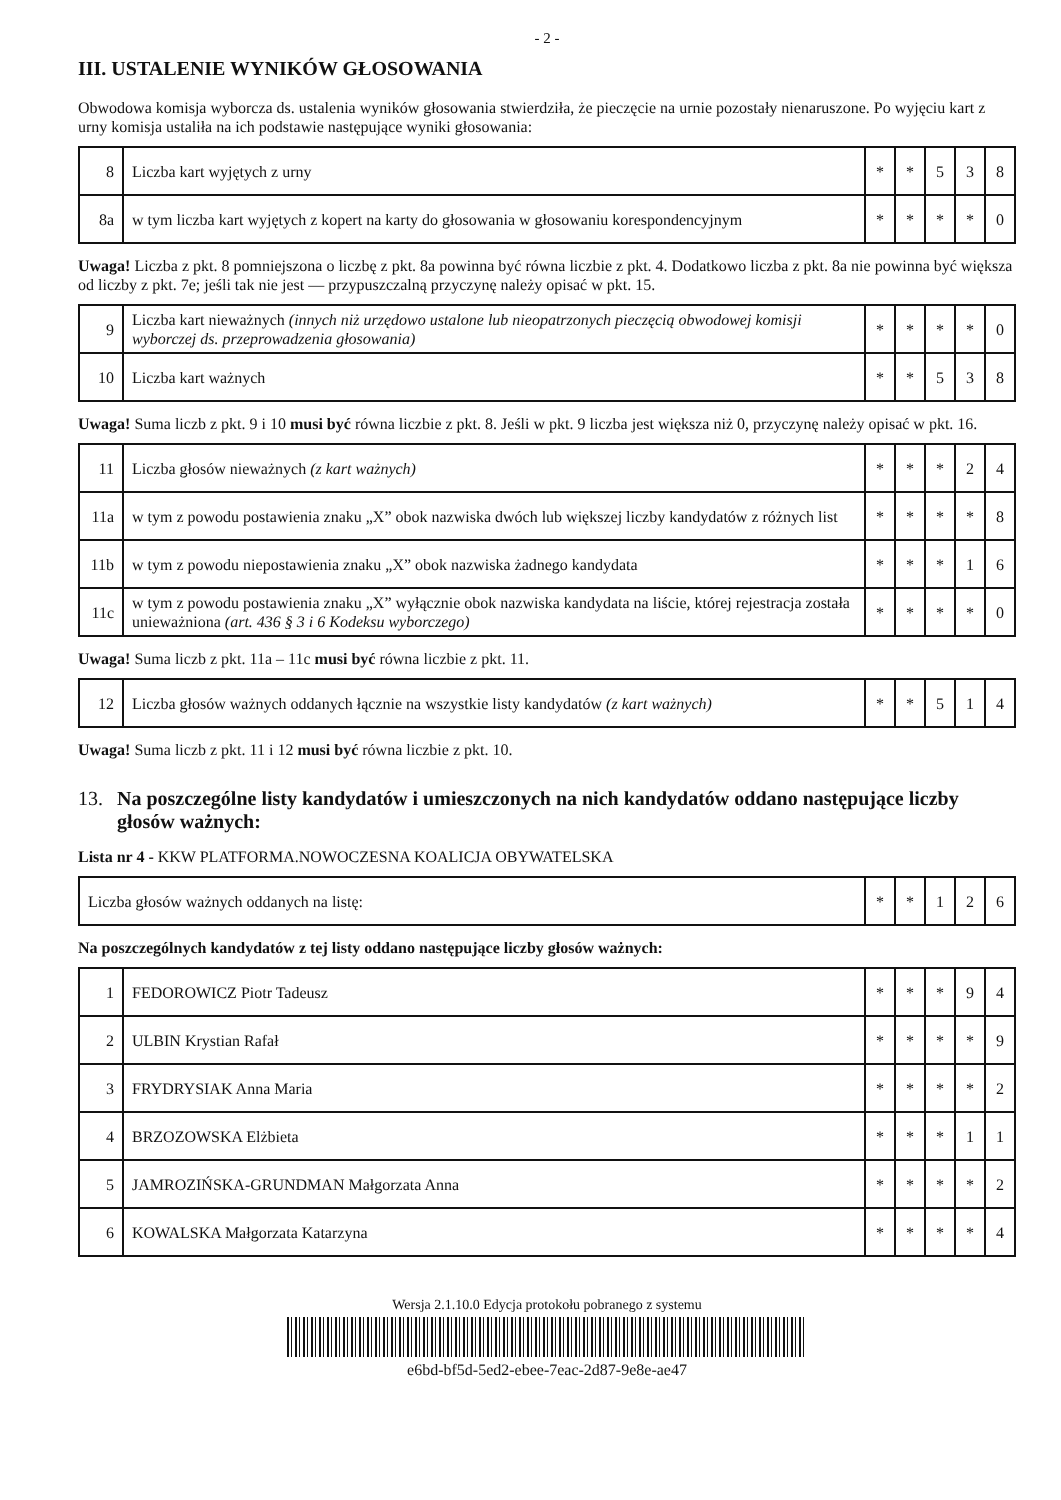- 2 -
III. USTALENIE WYNIKÓW GŁOSOWANIA
Obwodowa komisja wyborcza ds. ustalenia wyników głosowania stwierdziła, że pieczęcie na urnie pozostały nienaruszone. Po wyjęciu kart z urny komisja ustaliła na ich podstawie następujące wyniki głosowania:
| 8 | Liczba kart wyjętych z urny | * | * | 5 | 3 | 8 |
| 8a | w tym liczba kart wyjętych z kopert na karty do głosowania w głosowaniu korespondencyjnym | * | * | * | * | 0 |
Uwaga! Liczba z pkt. 8 pomniejszona o liczbę z pkt. 8a powinna być równa liczbie z pkt. 4. Dodatkowo liczba z pkt. 8a nie powinna być większa od liczby z pkt. 7e; jeśli tak nie jest — przypuszczalną przyczynę należy opisać w pkt. 15.
| 9 | Liczba kart nieważnych (innych niż urzędowo ustalone lub nieopatrzonych pieczęcią obwodowej komisji wyborczej ds. przeprowadzenia głosowania) | * | * | * | * | 0 |
| 10 | Liczba kart ważnych | * | * | 5 | 3 | 8 |
Uwaga! Suma liczb z pkt. 9 i 10 musi być równa liczbie z pkt. 8. Jeśli w pkt. 9 liczba jest większa niż 0, przyczynę należy opisać w pkt. 16.
| 11 | Liczba głosów nieważnych (z kart ważnych) | * | * | * | 2 | 4 |
| 11a | w tym z powodu postawienia znaku „X” obok nazwiska dwóch lub większej liczby kandydatów z różnych list | * | * | * | * | 8 |
| 11b | w tym z powodu niepostawienia znaku „X” obok nazwiska żadnego kandydata | * | * | * | 1 | 6 |
| 11c | w tym z powodu postawienia znaku „X” wyłącznie obok nazwiska kandydata na liście, której rejestracja została unieważniona (art. 436 § 3 i 6 Kodeksu wyborczego) | * | * | * | * | 0 |
Uwaga! Suma liczb z pkt. 11a – 11c musi być równa liczbie z pkt. 11.
| 12 | Liczba głosów ważnych oddanych łącznie na wszystkie listy kandydatów (z kart ważnych) | * | * | 5 | 1 | 4 |
Uwaga! Suma liczb z pkt. 11 i 12 musi być równa liczbie z pkt. 10.
13. Na poszczególne listy kandydatów i umieszczonych na nich kandydatów oddano następujące liczby głosów ważnych:
Lista nr 4 - KKW PLATFORMA.NOWOCZESNA KOALICJA OBYWATELSKA
| Liczba głosów ważnych oddanych na listę: | * | * | 1 | 2 | 6 |
Na poszczególnych kandydatów z tej listy oddano następujące liczby głosów ważnych:
| 1 | FEDOROWICZ Piotr Tadeusz | * | * | * | 9 | 4 |
| 2 | ULBIN Krystian Rafał | * | * | * | * | 9 |
| 3 | FRYDRYSIAK Anna Maria | * | * | * | * | 2 |
| 4 | BRZOZOWSKA Elżbieta | * | * | * | 1 | 1 |
| 5 | JAMROZIŃSKA-GRUNDMAN Małgorzata Anna | * | * | * | * | 2 |
| 6 | KOWALSKA Małgorzata Katarzyna | * | * | * | * | 4 |
Wersja 2.1.10.0 Edycja protokołu pobranego z systemu
e6bd-bf5d-5ed2-ebee-7eac-2d87-9e8e-ae47